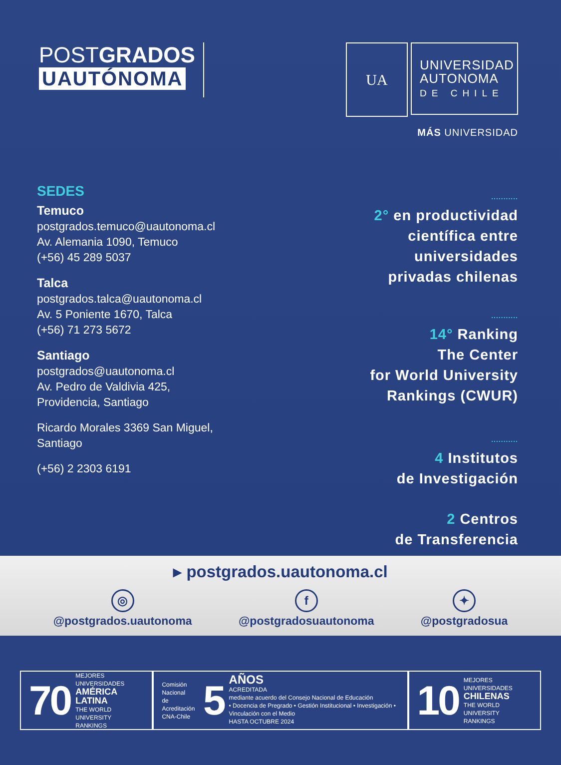POSTGRADOS
UAUTÓNOMA
UA
UNIVERSIDAD AUTONOMA
DE CHILE
MÁS UNIVERSIDAD
SEDES
Temuco
postgrados.temuco@uautonoma.cl
Av. Alemania 1090, Temuco
(+56) 45 289 5037
Talca
postgrados.talca@uautonoma.cl
Av. 5 Poniente 1670, Talca
(+56) 71 273 5672
Santiago
postgrados@uautonoma.cl
Av. Pedro de Valdivia 425,
Providencia, Santiago
Ricardo Morales 3369 San Miguel,
Santiago
(+56) 2 2303 6191
...........
2° en productividad
científica entre
universidades
privadas chilenas
...........
14° Ranking
The Center
for World University
Rankings (CWUR)
...........
4 Institutos
de Investigación
2 Centros
de Transferencia
▸ postgrados.uautonoma.cl
◎
@postgrados.uautonoma
f
@postgradosuautonoma
✦
@postgradosua
70 MEJORES UNIVERSIDADES
AMÉRICA LATINA
THE WORLD UNIVERSITY RANKINGS
Comisión Nacional
de Acreditación
CNA-Chile 5 AÑOS
ACREDITADA
mediante acuerdo del Consejo Nacional de Educación
• Docencia de Pregrado • Gestión Institucional • Investigación • Vinculación con el Medio
HASTA OCTUBRE 2024
10 MEJORES UNIVERSIDADES
CHILENAS
THE WORLD UNIVERSITY RANKINGS